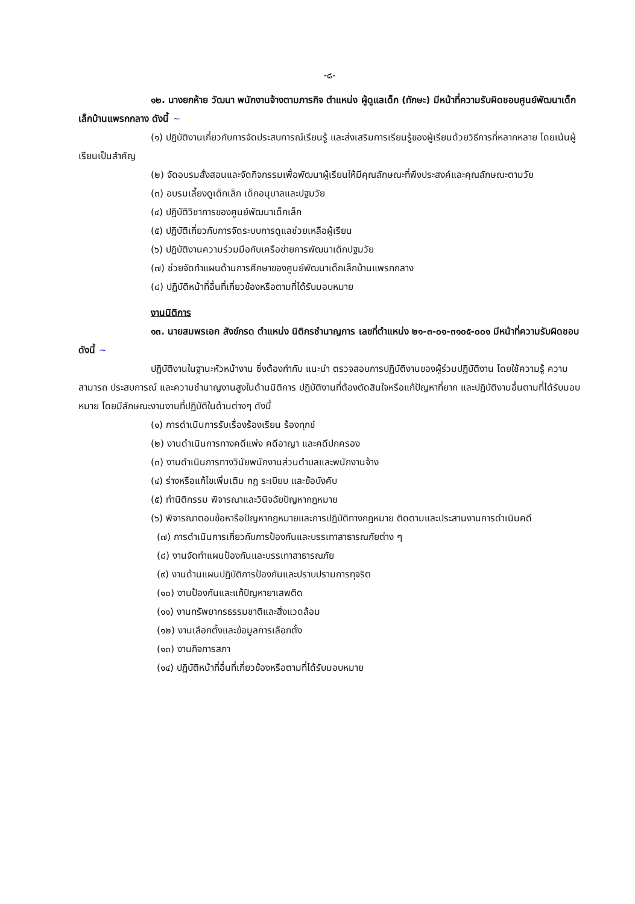-๘-
๑๒. นางยกห้าย วัฒนา พนักงานจ้างตามภารกิจ ตำแหน่ง ผู้ดูแลเด็ก (ทักษะ) มีหน้าที่ความรับผิดชอบศูนย์พัฒนาเด็กเล็กบ้านแพรกกลาง ดังนี้ ~
(๑) ปฏิบัติงานเกี่ยวกับการจัดประสบการณ์เรียนรู้ และส่งเสริมการเรียนรู้ของผู้เรียนด้วยวิธีการที่หลากหลาย โดยเน้นผู้เรียนเป็นสำคัญ
(๒) จัดอบรมสั่งสอนและจัดกิจกรรมเพื่อพัฒนาผู้เรียนให้มีคุณลักษณะที่พึงประสงค์และคุณลักษณะตามวัย
(๓) อบรมเลี้ยงดูเด็กเล็ก เด็กอนุบาลและปฐมวัย
(๔) ปฏิบัติวิชาการของศูนย์พัฒนาเด็กเล็ก
(๕) ปฏิบัติเกี่ยวกับการจัดระบบการดูแลช่วยเหลือผู้เรียน
(๖) ปฏิบัติงานความร่วมมือกับเครือข่ายการพัฒนาเด็กปฐมวัย
(๗) ช่วยจัดทำแผนด้านการศึกษาของศูนย์พัฒนาเด็กเล็กบ้านแพรกกลาง
(๘) ปฏิบัติหน้าที่อื่นที่เกี่ยวข้องหรือตามที่ได้รับมอบหมาย
งานนิติการ
๑๓. นายสมพรเอก สังข์กรด ตำแหน่ง นิติกรชำนาญการ เลขที่ตำแหน่ง ๒๑-๓-๐๑-๓๑๐๕-๐๐๑ มีหน้าที่ความรับผิดชอบ ดังนี้ ~
ปฏิบัติงานในฐานะหัวหน้างาน ซึ่งต้องกำกับ แนะนำ ตรวจสอบการปฏิบัติงานของผู้ร่วมปฏิบัติงาน โดยใช้ความรู้ ความสามารถ ประสบการณ์ และความชำนาญงานสูงในด้านนิติการ ปฏิบัติงานที่ต้องตัดสินใจหรือแก้ปัญหาที่ยาก และปฏิบัติงานอื่นตามที่ได้รับมอบหมาย โดยมีลักษณะงานงานที่ปฏิบัติในด้านต่างๆ ดังนี้
(๑) การดำเนินการรับเรื่องร้องเรียน ร้องทุกข์
(๒) งานดำเนินการทางคดีแพ่ง คดีอาญา และคดีปกครอง
(๓) งานดำเนินการทางวินัยพนักงานส่วนตำบลและพนักงานจ้าง
(๔) ร่างหรือแก้ไขเพิ่มเติม กฎ ระเบียบ และข้อบังคับ
(๕) ทำนิติกรรม พิจารณาและวินิจฉัยปัญหากฎหมาย
(๖) พิจารณาตอบข้อหารือปัญหากฎหมายและการปฏิบัติทางกฎหมาย ติดตามและประสานงานการดำเนินคดี
(๗) การดำเนินการเกี่ยวกับการป้องกันและบรรเทาสาธารณภัยต่าง ๆ
(๘) งานจัดทำแผนป้องกันและบรรเทาสาธารณภัย
(๙) งานด้านแผนปฏิบัติการป้องกันและปราบปรามการทุจริต
(๑๐) งานป้องกันและแก้ปัญหายาเสพติด
(๑๑) งานทรัพยากรธรรมชาติและสิ่งแวดล้อม
(๑๒) งานเลือกตั้งและข้อมูลการเลือกตั้ง
(๑๓) งานกิจการสภา
(๑๔) ปฏิบัติหน้าที่อื่นที่เกี่ยวข้องหรือตามที่ได้รับมอบหมาย